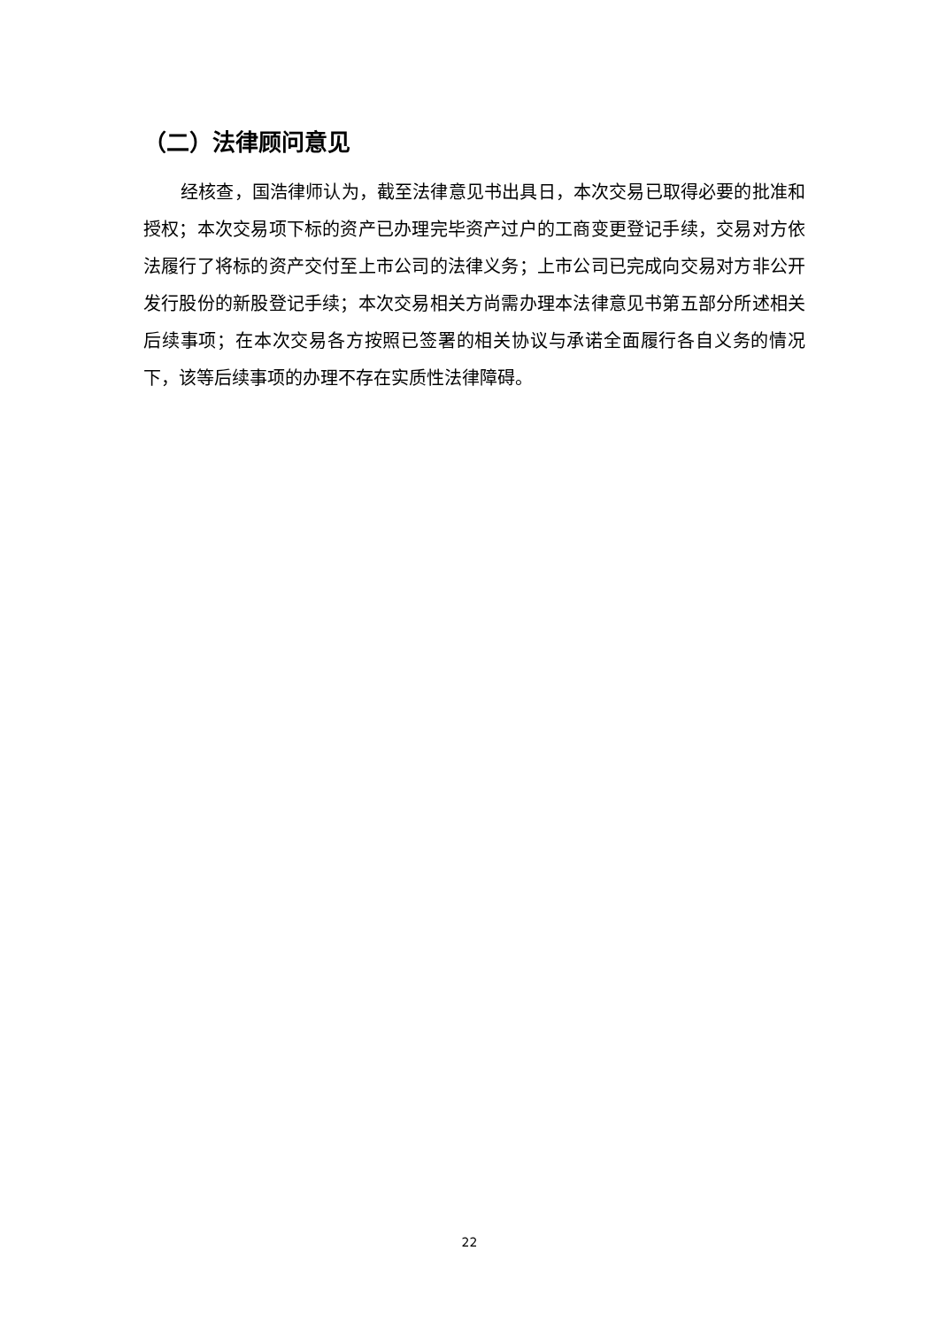（二）法律顾问意见
经核查，国浩律师认为，截至法律意见书出具日，本次交易已取得必要的批准和授权；本次交易项下标的资产已办理完毕资产过户的工商变更登记手续，交易对方依法履行了将标的资产交付至上市公司的法律义务；上市公司已完成向交易对方非公开发行股份的新股登记手续；本次交易相关方尚需办理本法律意见书第五部分所述相关后续事项；在本次交易各方按照已签署的相关协议与承诺全面履行各自义务的情况下，该等后续事项的办理不存在实质性法律障碍。
22